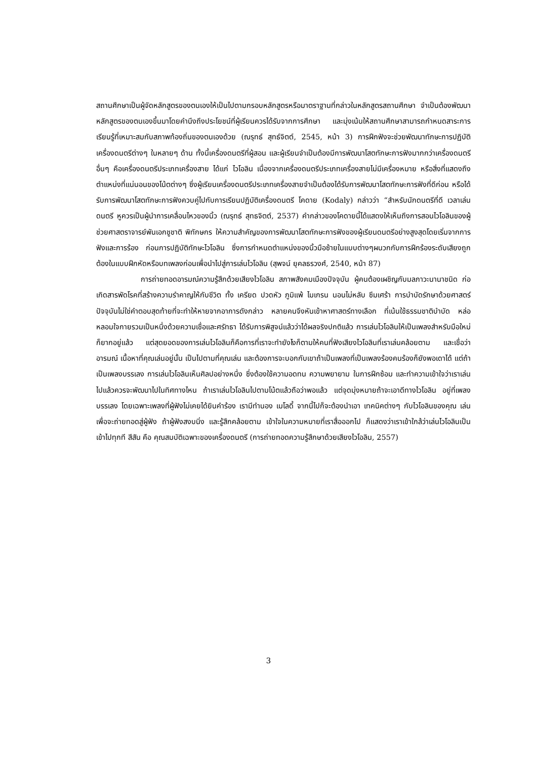สถานศึกษาเป็นผู้จัดหลักสูตรของตนเองให้เป็นไปตามกรอบหลักสูตรหรือมาตราฐานที่กล่าวในหลักสูตรสถานศึกษา จำเป็นต้องพัฒนาหลักสูตรของตนเองขึ้นมาโดยคำนึงถึงประโยชน์ที่ผู้เรียนควรได้รับจากการศึกษา และมุ่งเน้นให้สถานศึกษาสามารถกำหนดสาระการเรียนรู้ที่เหมาะสมกับสภาพท้องถิ่นของตนเองด้วย (ณรุทธ์ สุทธ์จิตต์, 2545, หน้า 3) การฝึกฟังจะช่วยพัฒนาทักษะการปฏิบัติเครื่องดนตรีต่างๆ ในหลายๆ ด้าน ทั้งนี้เครื่องดนตรีที่ผู้สอน และผู้เรียนจำเป็นต้องมีการพัฒนาโสตทักษะการฟังมากกว่าเครื่องดนตรีอื่นๆ คือเครื่องดนตรีประเภทเครื่องสาย ได้แก่ ไวโอลิน เนื่องจากเครื่องดนตรีประเภทเครื่องสายไม่มีเครื่องหมาย หรือสิ่งที่แสดงถึงตำแหน่งที่แน่นอนของโน้ตต่างๆ ซึ่งผู้เรียนเครื่องดนตรีประเภทเครื่องสายจำเป็นต้องได้รับการพัฒนาโสตทักษะการฟังที่ดีก่อน หรือได้รับการพัฒนาโสตทักษะการฟังควบคู่ไปกับการเรียนปฏิบัติเครื่องดนตรี โคดาย (Kodaly) กล่าวว่า “สำหรับนักดนตรีที่ดี เวลาเล่นดนตรี หูควรเป็นผู้นำการเคลื่อนไหวของนิ้ว (ณรุทธ์ สุทธจิตต์, 2537) คำกล่าวของโคดายนี้ได้แสดงให้เห็นถึงการสอนไวโอลินของผู้ช่วยศาสตราจารย์พันเอกชูชาติ พิทักษกร ให้ความสำคัญของการพัฒนาโสตทักษะการฟังของผู้เรียนดนตรีอย่างสูงสุดโดยเริ่มจากการฟังและการร้อง ก่อนการปฏิบัติทักษะไวโอลิน ซึ่งการกำหนดตำแหน่งของนิ้วมือซ้ายในแบบต่างๆผนวกกับการฝึกร้องระดับเสียงถูกต้องในแบบฝึกหัดหรือบทเพลงก่อนเพื่อนำไปสู่การเล่นไวโอลิน (สุพจน์ ยุคลธรวงศ์, 2540, หน้า 87)
การถ่ายทอดอารมณ์ความรู้สึกด้วยเสียงไวโอลิน สภาพสังคมเมืองปัจจุบัน ผู้คนต้องเผชิญกับมลภาวะนานาชนิด ก่อเกิดสารพัดโรคที่สร้างความรำคาญให้กับชีวิต ทั้ง เครียด ปวดหัว ภูมิแพ้ ไมเกรน นอนไม่หลับ ซึมเศร้า การบำบัดรักษาด้วยศาสตร์ปัจจุบันไม่ใช่คำตอบสุดท้ายที่จะทำให้หายจากอาการดังกล่าว หลายคนจึงหันเข้าหาศาสตร์ทางเลือก ที่เน้นใช้ธรรมชาติบำบัด หล่อหลอมใจกายรวมเป็นหนึ่งด้วยความเชื่อและศรัทธา ได้รับการพิสูจน์แล้วว่าได้ผลจริงปกติแล้ว การเล่นไวโอลินให้เป็นเพลงสำหรับมือใหม่ก็ยากอยู่แล้ว แต่สุดยอดของการเล่นไวโอลินก็คือการที่เราจะทำยังไงก็ตามให้คนที่ฟังเสียงไวโอลินที่เราเล่นคล้อยตาม และเชื่อว่า อารมณ์ เนื้อหาที่คุณเล่นอยู่นั้น เป็นไปตามที่คุณเล่น และต้องการจะบอกกับเขาถ้าเป็นเพลงที่เป็นเพลงร้องคนร้องก็ยังพอเดาได้ แต่ถ้าเป็นเพลงบรรเลง การเล่นไวโอลินเห็นศิลปอย่างหนึ่ง ซึ่งต้องใช้ความอดทน ความพยายาม ในการฝึกซ้อม และทำความเข้าใจว่าเราเล่นไปแล้วควรจะพัฒนาไปในทิศทางไหน ถ้าเราเล่นไวโอลินไปตามโน้ตแล้วถือว่าพอแล้ว แต่จุดมุ่งหมายถ้าจะเอาดีทางไวโอลิน อยู่ที่เพลงบรรเลง โดยเฉพาะเพลงที่ผู้ฟังไม่เคยได้ยินคำร้อง เรามีทำนอง เมโลดี้ จากนี้ไปก็จะต้องนำเอา เทคนิคต่างๆ กับไวโอลินของคุณ เล่นเพื่อจะถ่ายทอดสู่ผู้ฟัง ถ้าผู้ฟังสงบนิ่ง และรู้สึกคล้อยตาม เข้าใจในความหมายที่เราสื่อออกไป ก็แสดงว่าเราเข้าใกล้ว่าเล่นไวโอลินเป็นเข้าไปทุกที สีสัน คือ คุณสมบัติเฉพาะของเครื่องดนตรี (การถ่ายทอดความรู้สึกษาด้วยเสียงไวโอลิน, 2557)
3